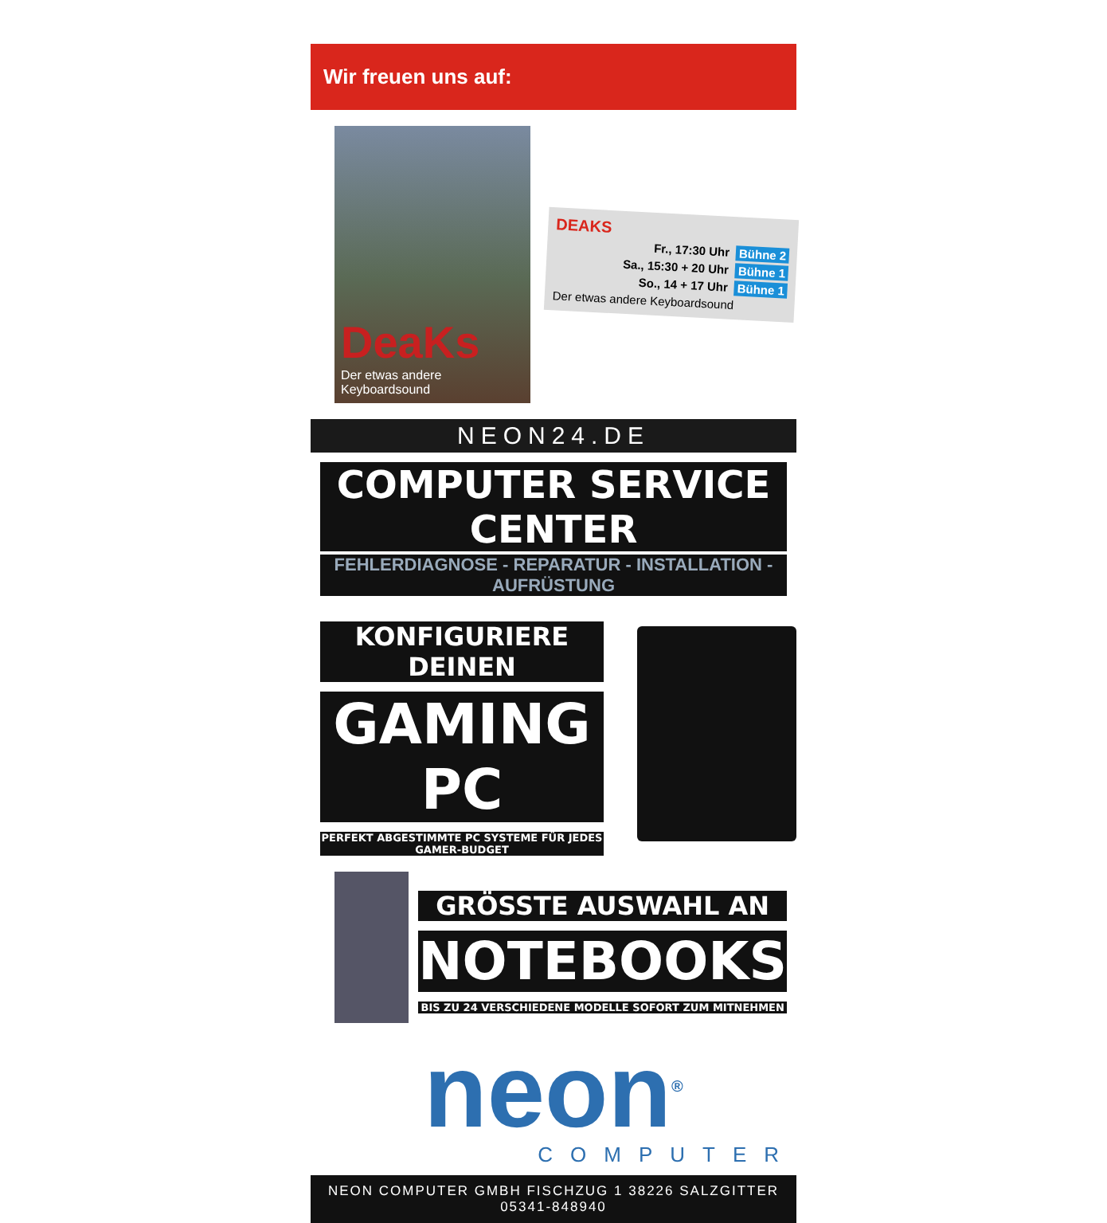Wir freuen uns auf:
DeaKs
Der etwas andere Keyboardsound
DEAKS
Fr., 17:30 Uhr Bühne 2
Sa., 15:30 + 20 Uhr Bühne 1
So., 14 + 17 Uhr Bühne 1
Der etwas andere Keyboardsound
NEON24.DE
COMPUTER SERVICE CENTER
FEHLERDIAGNOSE - REPARATUR - INSTALLATION - AUFRÜSTUNG
KONFIGURIERE DEINEN
GAMING PC
PERFEKT ABGESTIMMTE PC SYSTEME FÜR JEDES GAMER-BUDGET
GRÖSSTE AUSWAHL AN
NOTEBOOKS
BIS ZU 24 VERSCHIEDENE MODELLE SOFORT ZUM MITNEHMEN
neon<sup>®</sup>
COMPUTER
NEON COMPUTER GMBH FISCHZUG 1 38226 SALZGITTER 05341-848940